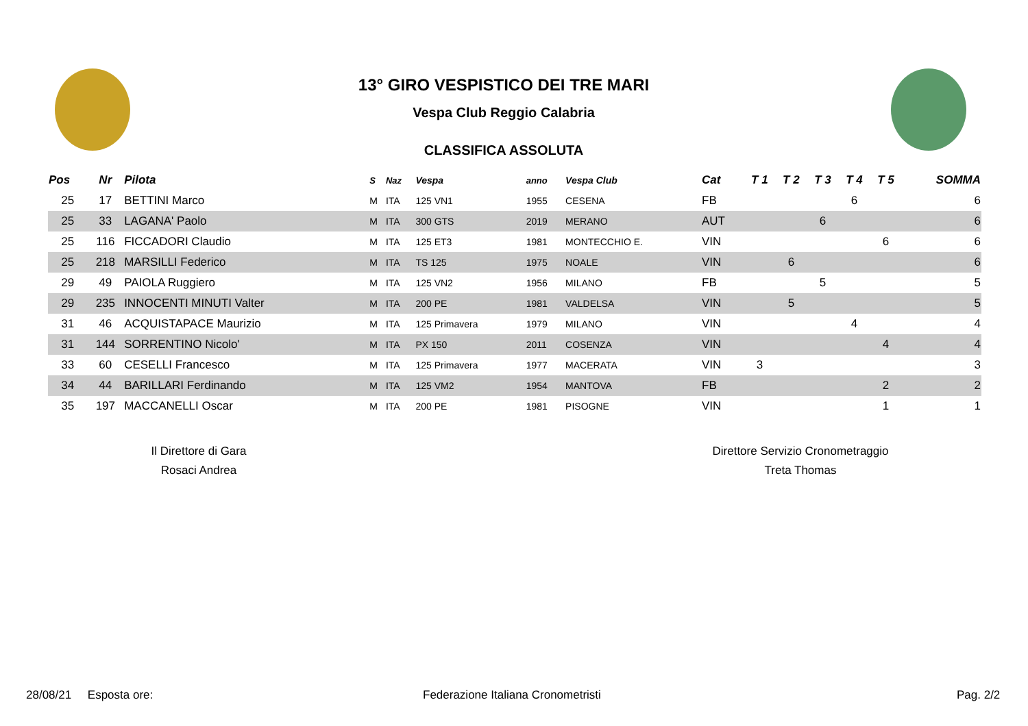13° GIRO VESPISTICO DEI TRE MARI
Vespa Club Reggio Calabria
CLASSIFICA ASSOLUTA
| Pos | Nr | Pilota | S | Naz | Vespa | anno | Vespa Club | Cat | T 1 | T 2 | T 3 | T 4 | T 5 | SOMMA |
| --- | --- | --- | --- | --- | --- | --- | --- | --- | --- | --- | --- | --- | --- | --- |
| 25 | 17 | BETTINI Marco | M | ITA | 125 VN1 | 1955 | CESENA | FB | | | | 6 | | 6 |
| 25 | 33 | LAGANA' Paolo | M | ITA | 300 GTS | 2019 | MERANO | AUT | | | 6 | | | 6 |
| 25 | 116 | FICCADORI Claudio | M | ITA | 125 ET3 | 1981 | MONTECCHIO E. | VIN | | | | | 6 | 6 |
| 25 | 218 | MARSILLI Federico | M | ITA | TS 125 | 1975 | NOALE | VIN | | 6 | | | | 6 |
| 29 | 49 | PAIOLA Ruggiero | M | ITA | 125 VN2 | 1956 | MILANO | FB | | | 5 | | | 5 |
| 29 | 235 | INNOCENTI MINUTI Valter | M | ITA | 200 PE | 1981 | VALDELSA | VIN | | 5 | | | | 5 |
| 31 | 46 | ACQUISTAPACE Maurizio | M | ITA | 125 Primavera | 1979 | MILANO | VIN | | | | 4 | | 4 |
| 31 | 144 | SORRENTINO Nicolo' | M | ITA | PX 150 | 2011 | COSENZA | VIN | | | | | 4 | 4 |
| 33 | 60 | CESELLI Francesco | M | ITA | 125 Primavera | 1977 | MACERATA | VIN | 3 | | | | | 3 |
| 34 | 44 | BARILLARI Ferdinando | M | ITA | 125 VM2 | 1954 | MANTOVA | FB | | | | | 2 | 2 |
| 35 | 197 | MACCANELLI Oscar | M | ITA | 200 PE | 1981 | PISOGNE | VIN | | | | | 1 | 1 |
Il Direttore di Gara
Rosaci Andrea
Direttore Servizio Cronometraggio
Treta Thomas
28/08/21 Esposta ore:
Federazione Italiana Cronometristi
Pag. 2/2